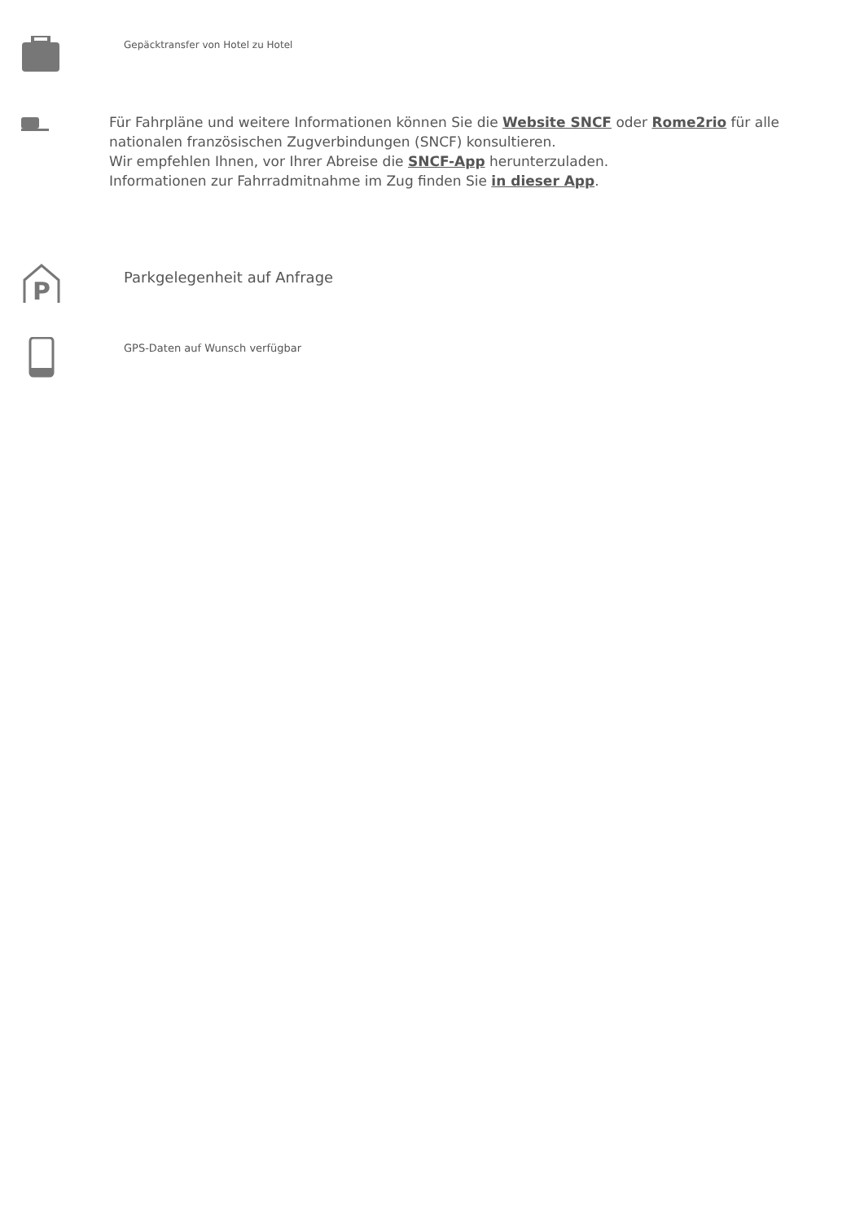Gepäcktransfer von Hotel zu Hotel
Für Fahrpläne und weitere Informationen können Sie die Website SNCF oder Rome2rio für alle nationalen französischen Zugverbindungen (SNCF) konsultieren.
Wir empfehlen Ihnen, vor Ihrer Abreise die SNCF-App herunterzuladen.
Informationen zur Fahrradmitnahme im Zug finden Sie in dieser App.
P
Parkgelegenheit auf Anfrage
GPS-Daten auf Wunsch verfügbar